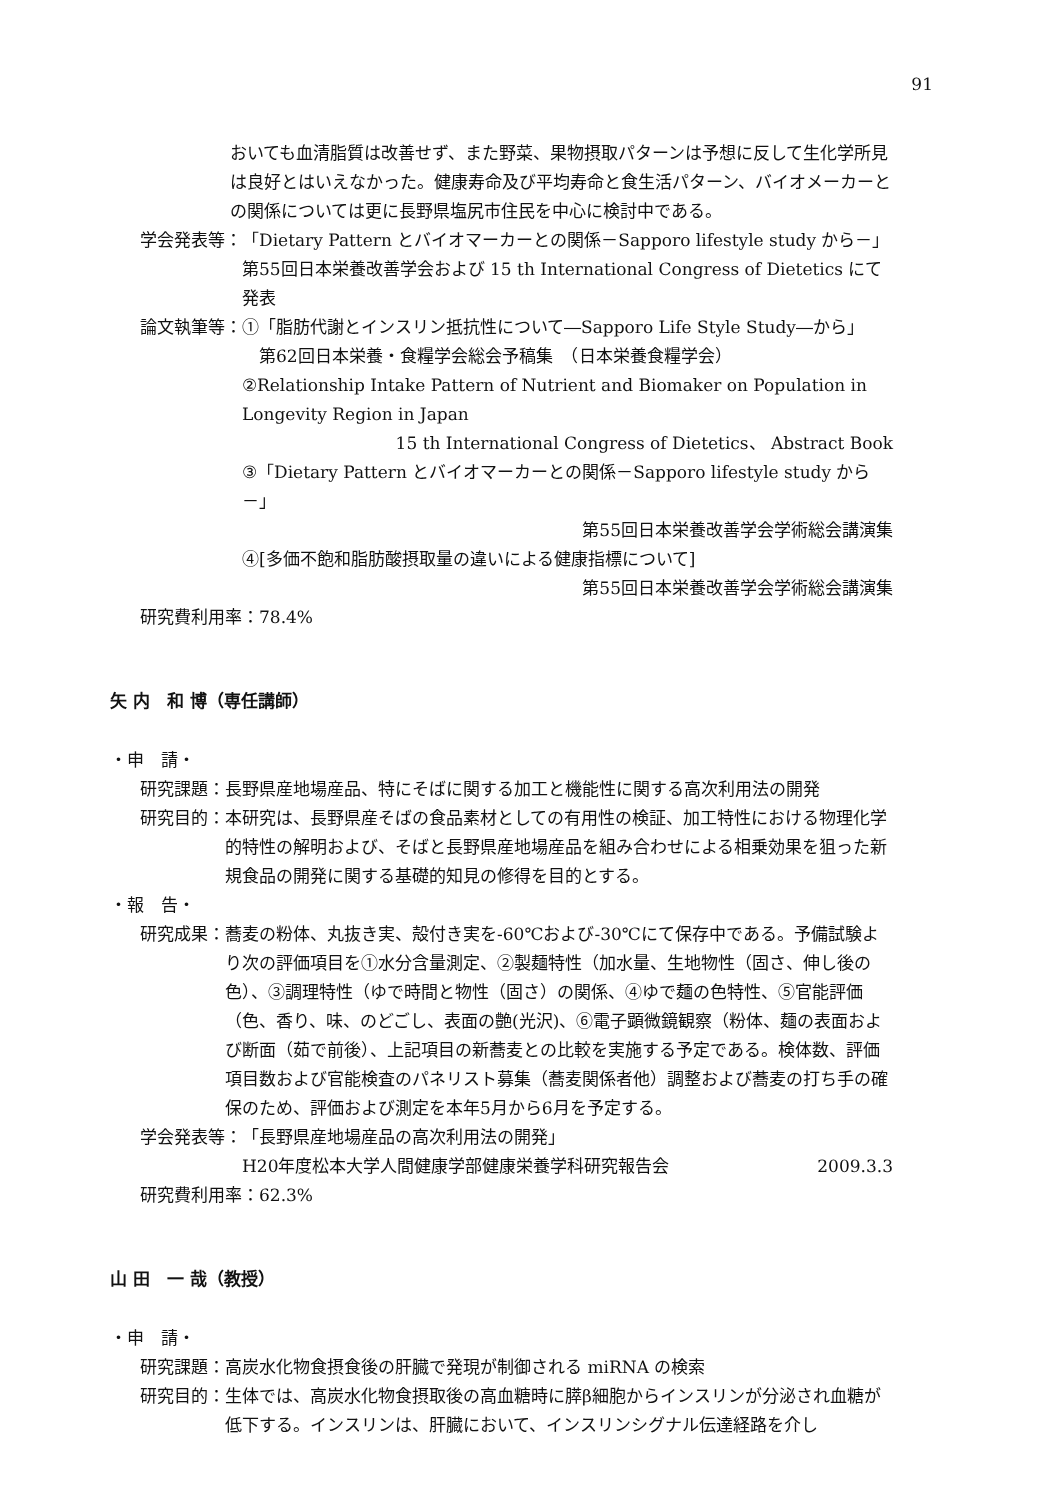91
おいても血清脂質は改善せず、また野菜、果物摂取パターンは予想に反して生化学所見は良好とはいえなかった。健康寿命及び平均寿命と食生活パターン、バイオメーカーとの関係については更に長野県塩尻市住民を中心に検討中である。
学会発表等： 「Dietary Pattern とバイオマーカーとの関係－Sapporo lifestyle study から－」第55回日本栄養改善学会および 15 th International Congress of Dietetics にて発表
論文執筆等： ①「脂肪代謝とインスリン抵抗性について―Sapporo Life Style Study―から」
　第62回日本栄養・食糧学会総会予稿集　（日本栄養食糧学会）
②Relationship Intake Pattern of Nutrient and Biomaker on Population in Longevity Region in Japan
15 th International Congress of Dietetics、 Abstract Book
③「Dietary Pattern とバイオマーカーとの関係－Sapporo lifestyle study から－」
第55回日本栄養改善学会学術総会講演集
④[多価不飽和脂肪酸摂取量の違いによる健康指標について]
第55回日本栄養改善学会学術総会講演集
研究費利用率：78.4%
矢 内　和 博（専任講師）
・申　請・
研究課題： 長野県産地場産品、特にそばに関する加工と機能性に関する高次利用法の開発
研究目的： 本研究は、長野県産そばの食品素材としての有用性の検証、加工特性における物理化学的特性の解明および、そばと長野県産地場産品を組み合わせによる相乗効果を狙った新規食品の開発に関する基礎的知見の修得を目的とする。
・報　告・
研究成果： 蕎麦の粉体、丸抜き実、殻付き実を-60℃および-30℃にて保存中である。予備試験より次の評価項目を①水分含量測定、②製麺特性（加水量、生地物性（固さ、伸し後の色）、③調理特性（ゆで時間と物性（固さ）の関係、④ゆで麺の色特性、⑤官能評価（色、香り、味、のどごし、表面の艶(光沢)、⑥電子顕微鏡観察（粉体、麺の表面および断面（茹で前後）、上記項目の新蕎麦との比較を実施する予定である。検体数、評価項目数および官能検査のパネリスト募集（蕎麦関係者他）調整および蕎麦の打ち手の確保のため、評価および測定を本年5月から6月を予定する。
学会発表等： 「長野県産地場産品の高次利用法の開発」
H20年度松本大学人間健康学部健康栄養学科研究報告会 2009.3.3
研究費利用率：62.3%
山 田　一 哉（教授）
・申　請・
研究課題： 高炭水化物食摂食後の肝臓で発現が制御される miRNA の検索
研究目的： 生体では、高炭水化物食摂取後の高血糖時に膵β細胞からインスリンが分泌され血糖が低下する。インスリンは、肝臓において、インスリンシグナル伝達経路を介し